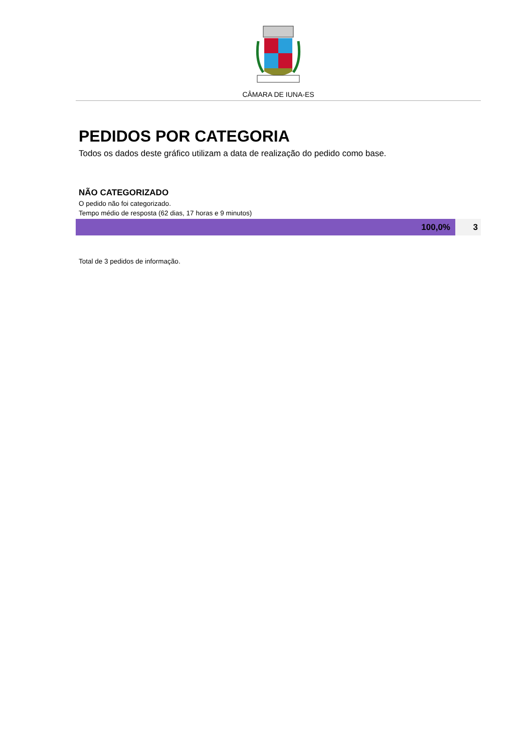CÂMARA DE IUNA-ES
PEDIDOS POR CATEGORIA
Todos os dados deste gráfico utilizam a data de realização do pedido como base.
NÃO CATEGORIZADO
O pedido não foi categorizado.
Tempo médio de resposta (62 dias, 17 horas e 9 minutos)
| 100,0% | 3 |
Total de 3 pedidos de informação.